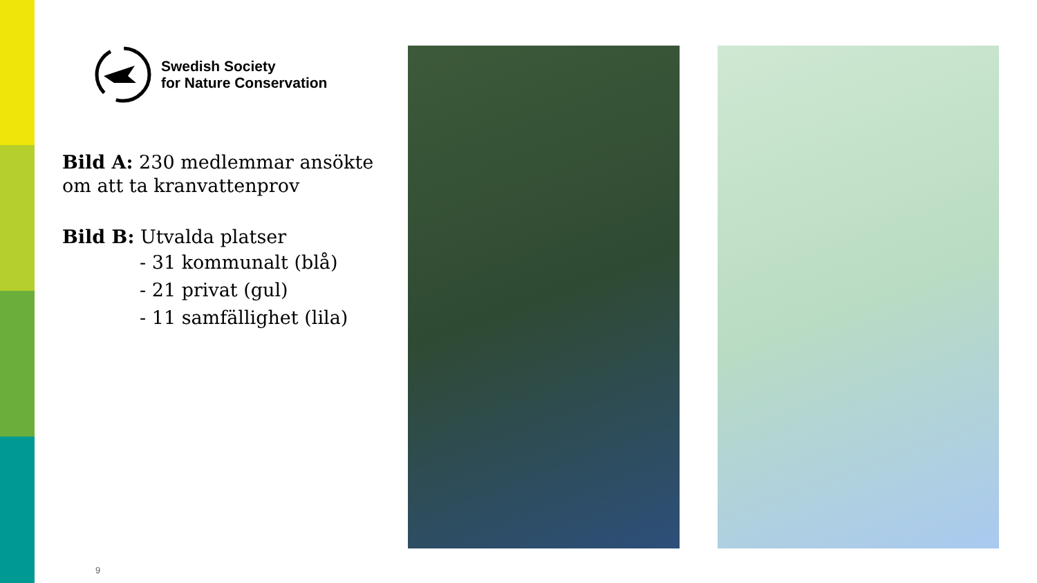Swedish Society
for Nature Conservation
Bild A: 230 medlemmar ansökte om att ta kranvattenprov
Bild B: Utvalda platser
- 31 kommunalt (blå)
- 21 privat (gul)
- 11 samfällighet (lila)
9